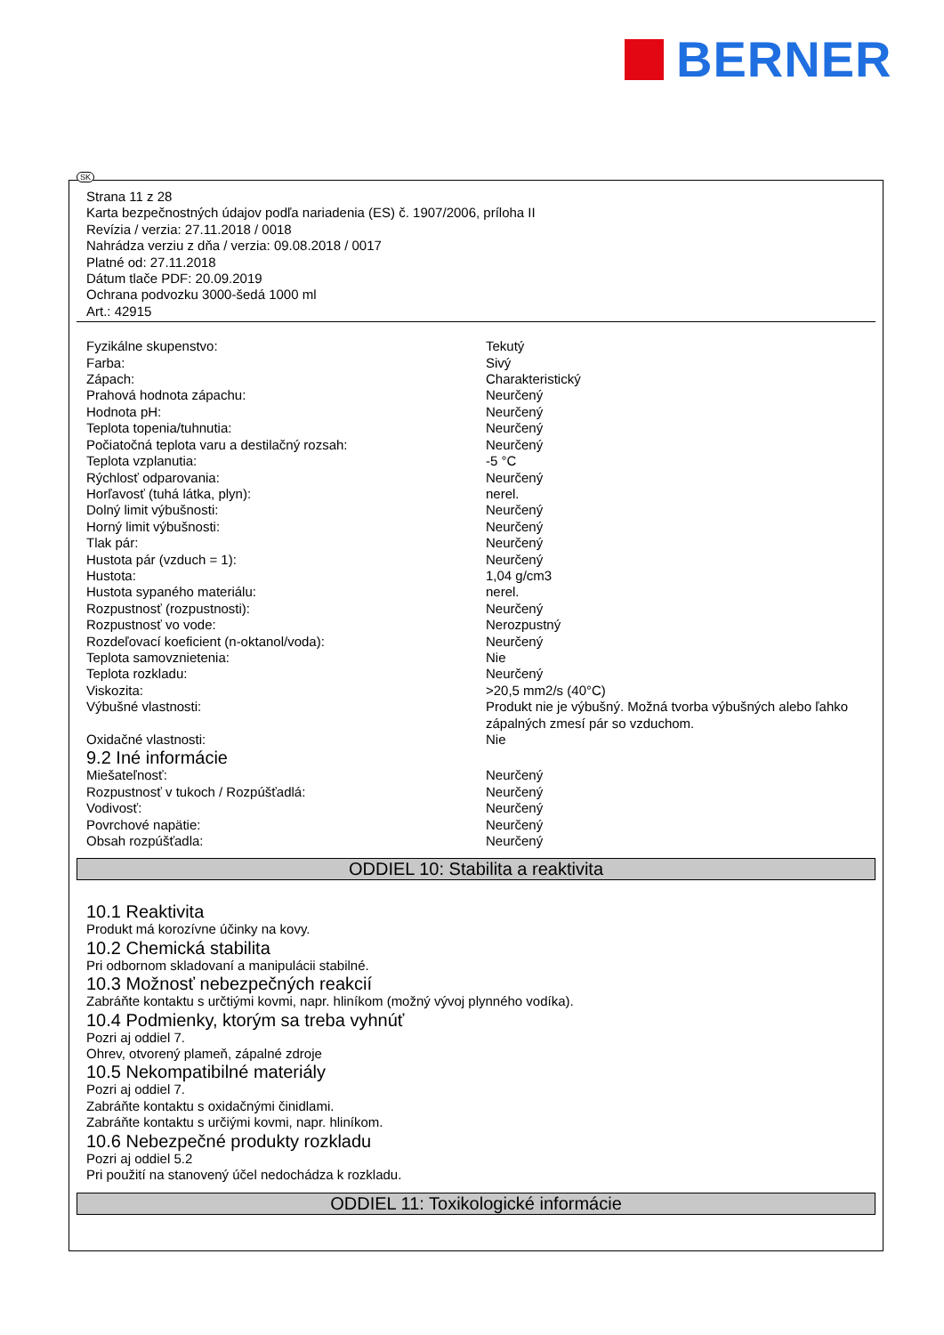BERNER
SK
Strana 11 z 28
Karta bezpečnostných údajov podľa nariadenia (ES) č. 1907/2006, príloha II
Revízia / verzia: 27.11.2018 / 0018
Nahrádza verziu z dňa / verzia: 09.08.2018 / 0017
Platné od: 27.11.2018
Dátum tlače PDF: 20.09.2019
Ochrana podvozku 3000-šedá 1000 ml
Art.: 42915
| Fyzikálne skupenstvo: | Tekutý |
| Farba: | Sivý |
| Zápach: | Charakteristický |
| Prahová hodnota zápachu: | Neurčený |
| Hodnota pH: | Neurčený |
| Teplota topenia/tuhnutia: | Neurčený |
| Počiatočná teplota varu a destilačný rozsah: | Neurčený |
| Teplota vzplanutia: | -5 °C |
| Rýchlosť odparovania: | Neurčený |
| Horľavosť (tuhá látka, plyn): | nerel. |
| Dolný limit výbušnosti: | Neurčený |
| Horný limit výbušnosti: | Neurčený |
| Tlak pár: | Neurčený |
| Hustota pár (vzduch = 1): | Neurčený |
| Hustota: | 1,04 g/cm3 |
| Hustota sypaného materiálu: | nerel. |
| Rozpustnosť (rozpustnosti): | Neurčený |
| Rozpustnosť vo vode: | Nerozpustný |
| Rozdeľovací koeficient (n-oktanol/voda): | Neurčený |
| Teplota samovznietenia: | Nie |
| Teplota rozkladu: | Neurčený |
| Viskozita: | >20,5 mm2/s (40°C) |
| Výbušné vlastnosti: | Produkt nie je výbušný. Možná tvorba výbušných alebo ľahko zápalných zmesí pár so vzduchom. |
| Oxidačné vlastnosti: | Nie |
9.2 Iné informácie
| Miešateľnosť: | Neurčený |
| Rozpustnosť v tukoch / Rozpúšťadlá: | Neurčený |
| Vodivosť: | Neurčený |
| Povrchové napätie: | Neurčený |
| Obsah rozpúšťadla: | Neurčený |
ODDIEL 10: Stabilita a reaktivita
10.1 Reaktivita
Produkt má korozívne účinky na kovy.
10.2 Chemická stabilita
Pri odbornom skladovaní a manipulácii stabilné.
10.3 Možnosť nebezpečných reakcií
Zabráňte kontaktu s určtiými kovmi, napr. hliníkom (možný vývoj plynného vodíka).
10.4 Podmienky, ktorým sa treba vyhnúť
Pozri aj oddiel 7.
Ohrev, otvorený plameň, zápalné zdroje
10.5 Nekompatibilné materiály
Pozri aj oddiel 7.
Zabráňte kontaktu s oxidačnými činidlami.
Zabráňte kontaktu s určiými kovmi, napr. hliníkom.
10.6 Nebezpečné produkty rozkladu
Pozri aj oddiel 5.2
Pri použití na stanovený účel nedochádza k rozkladu.
ODDIEL 11: Toxikologické informácie